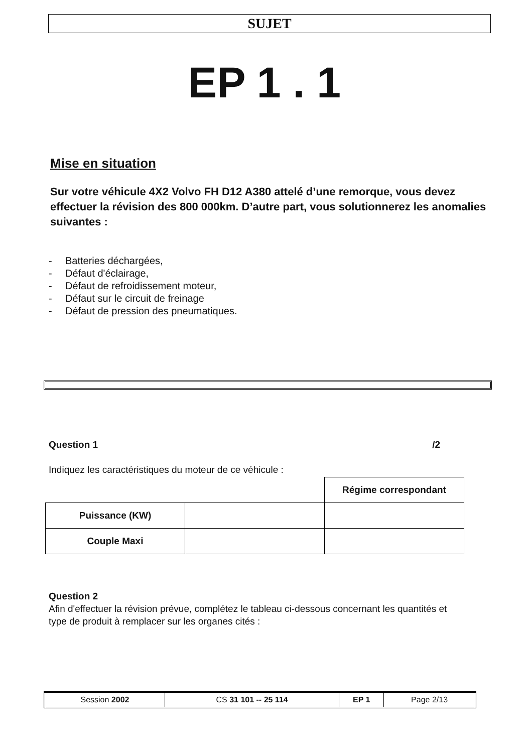SUJET
EP 1 . 1
Mise en situation
Sur votre véhicule 4X2 Volvo FH D12 A380 attelé d’une remorque, vous devez effectuer la révision des 800 000km. D’autre part, vous solutionnerez les anomalies suivantes :
- Batteries déchargées,
- Défaut d'éclairage,
- Défaut de refroidissement moteur,
- Défaut sur le circuit de freinage
- Défaut de pression des pneumatiques.
Question 1 /2
Indiquez les caractéristiques du moteur de ce véhicule :
| | | Régime correspondant |
| Puissance (KW) | | |
| Couple Maxi | | |
Question 2
Afin d'effectuer la révision prévue, complétez le tableau ci-dessous concernant les quantités et type de produit à remplacer sur les organes cités :
| Session 2002 | CS 31 101 -- 25 114 | EP 1 | Page 2/13 |